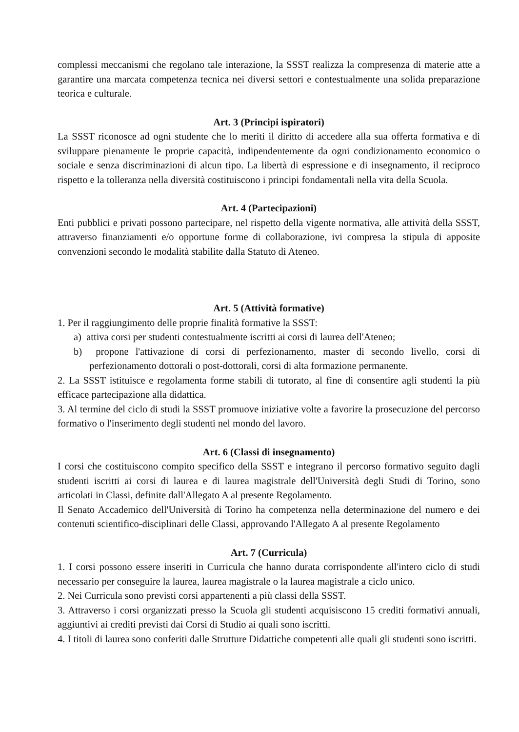complessi meccanismi che regolano tale interazione, la SSST realizza la compresenza di materie atte a garantire una marcata competenza tecnica nei diversi settori e contestualmente una solida preparazione teorica e culturale.
Art. 3 (Principi ispiratori)
La SSST riconosce ad ogni studente che lo meriti il diritto di accedere alla sua offerta formativa e di sviluppare pienamente le proprie capacità, indipendentemente da ogni condizionamento economico o sociale e senza discriminazioni di alcun tipo. La libertà di espressione e di insegnamento, il reciproco rispetto e la tolleranza nella diversità costituiscono i principi fondamentali nella vita della Scuola.
Art. 4 (Partecipazioni)
Enti pubblici e privati possono partecipare, nel rispetto della vigente normativa, alle attività della SSST, attraverso finanziamenti e/o opportune forme di collaborazione, ivi compresa la stipula di apposite convenzioni secondo le modalità stabilite dalla Statuto di Ateneo.
Art. 5 (Attività formative)
1. Per il raggiungimento delle proprie finalità formative la SSST:
a) attiva corsi per studenti contestualmente iscritti ai corsi di laurea dell'Ateneo;
b) propone l'attivazione di corsi di perfezionamento, master di secondo livello, corsi di perfezionamento dottorali o post-dottorali, corsi di alta formazione permanente.
2. La SSST istituisce e regolamenta forme stabili di tutorato, al fine di consentire agli studenti la più efficace partecipazione alla didattica.
3. Al termine del ciclo di studi la SSST promuove iniziative volte a favorire la prosecuzione del percorso formativo o l'inserimento degli studenti nel mondo del lavoro.
Art. 6 (Classi di insegnamento)
I corsi che costituiscono compito specifico della SSST e integrano il percorso formativo seguito dagli studenti iscritti ai corsi di laurea e di laurea magistrale dell'Università degli Studi di Torino, sono articolati in Classi, definite dall'Allegato A al presente Regolamento.
Il Senato Accademico dell'Università di Torino ha competenza nella determinazione del numero e dei contenuti scientifico-disciplinari delle Classi, approvando l'Allegato A al presente Regolamento
Art. 7 (Curricula)
1. I corsi possono essere inseriti in Curricula che hanno durata corrispondente all'intero ciclo di studi necessario per conseguire la laurea, laurea magistrale o la laurea magistrale a ciclo unico.
2. Nei Curricula sono previsti corsi appartenenti a più classi della SSST.
3. Attraverso i corsi organizzati presso la Scuola gli studenti acquisiscono 15 crediti formativi annuali, aggiuntivi ai crediti previsti dai Corsi di Studio ai quali sono iscritti.
4. I titoli di laurea sono conferiti dalle Strutture Didattiche competenti alle quali gli studenti sono iscritti.